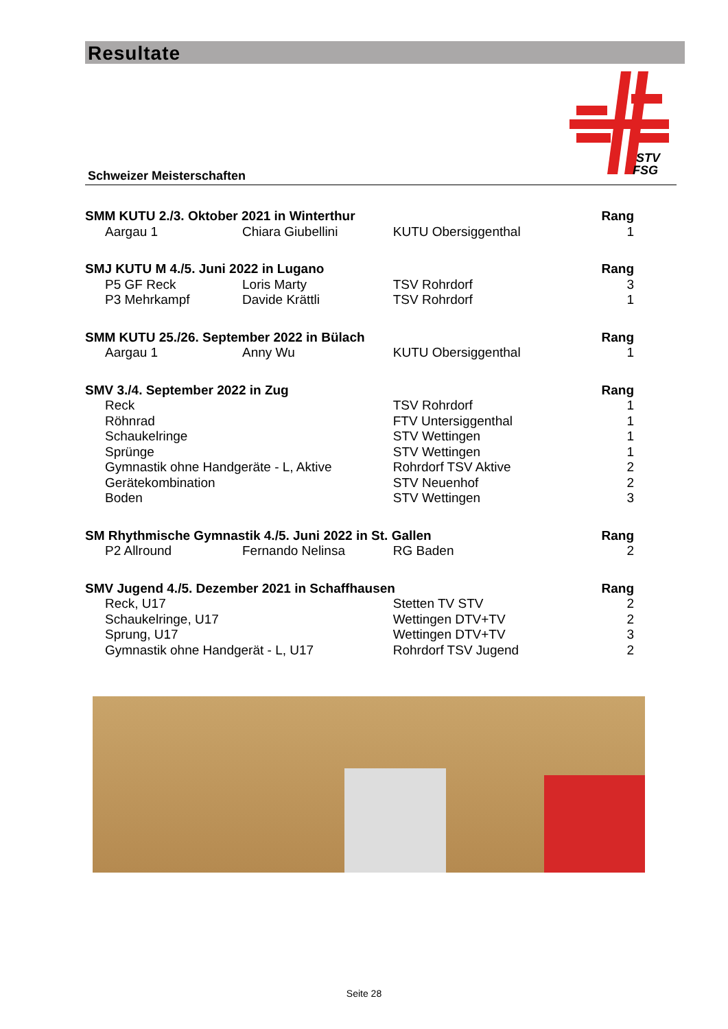Resultate
STV
FSG
Schweizer Meisterschaften
| SMM KUTU 2./3. Oktober 2021 in Winterthur | | | Rang |
| --- | --- | --- | --- |
| Aargau 1 | Chiara Giubellini | KUTU Obersiggenthal | 1 |
| SMJ KUTU M 4./5. Juni 2022 in Lugano | | | Rang |
| P5 GF Reck | Loris Marty | TSV Rohrdorf | 3 |
| P3 Mehrkampf | Davide Krättli | TSV Rohrdorf | 1 |
| SMM KUTU 25./26. September 2022 in Bülach | | | Rang |
| Aargau 1 | Anny Wu | KUTU Obersiggenthal | 1 |
| SMV 3./4. September 2022 in Zug | | | Rang |
| Reck | | TSV Rohrdorf | 1 |
| Röhnrad | | FTV Untersiggenthal | 1 |
| Schaukelringe | | STV Wettingen | 1 |
| Sprünge | | STV Wettingen | 1 |
| Gymnastik ohne Handgeräte - L, Aktive | | Rohrdorf TSV Aktive | 2 |
| Gerätekombination | | STV Neuenhof | 2 |
| Boden | | STV Wettingen | 3 |
| SM Rhythmische Gymnastik 4./5. Juni 2022 in St. Gallen | | | Rang |
| P2 Allround | Fernando Nelinsa | RG Baden | 2 |
| SMV Jugend 4./5. Dezember 2021 in Schaffhausen | | | Rang |
| Reck, U17 | | Stetten TV STV | 2 |
| Schaukelringe, U17 | | Wettingen DTV+TV | 2 |
| Sprung, U17 | | Wettingen DTV+TV | 3 |
| Gymnastik ohne Handgerät - L, U17 | | Rohrdorf TSV Jugend | 2 |
Seite 28